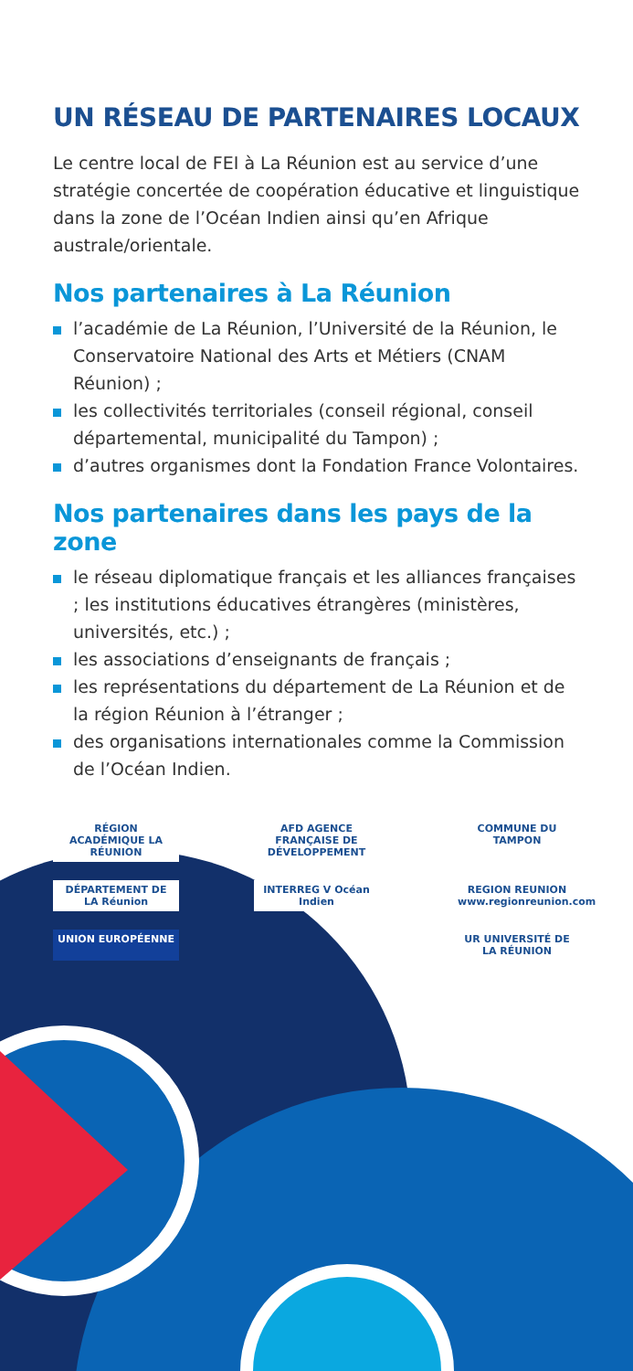UN RÉSEAU DE PARTENAIRES LOCAUX
Le centre local de FEI à La Réunion est au service d’une stratégie concertée de coopération éducative et linguistique dans la zone de l’Océan Indien ainsi qu’en Afrique australe/orientale.
Nos partenaires à La Réunion
l’académie de La Réunion, l’Université de la Réunion, le Conservatoire National des Arts et Métiers (CNAM Réunion) ;
les collectivités territoriales (conseil régional, conseil départemental, municipalité du Tampon) ;
d’autres organismes dont la Fondation France Volontaires.
Nos partenaires dans les pays de la zone
le réseau diplomatique français et les alliances françaises ; les institutions éducatives étrangères (ministères, universités, etc.) ;
les associations d’enseignants de français ;
les représentations du département de La Réunion et de la région Réunion à l’étranger ;
des organisations internationales comme la Commission de l’Océan Indien.
RÉGION ACADÉMIQUE LA RÉUNION
AFD AGENCE FRANÇAISE DE DÉVELOPPEMENT
COMMUNE DU TAMPON
DÉPARTEMENT DE LA Réunion
INTERREG V Océan Indien
REGION REUNION www.regionreunion.com
UNION EUROPÉENNE
UR UNIVERSITÉ DE LA RÉUNION